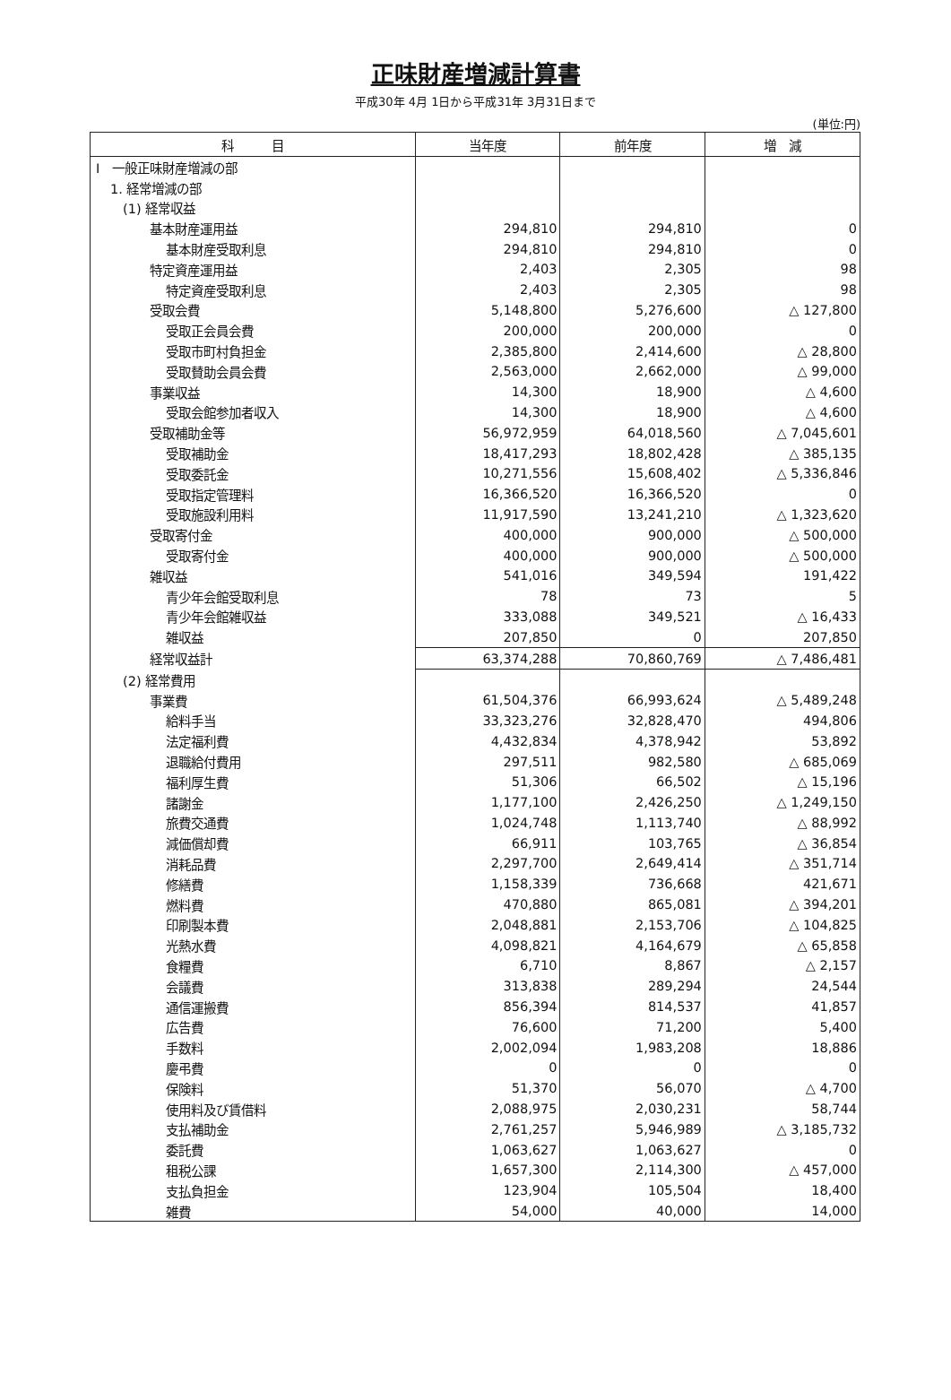正味財産増減計算書
平成30年 4月 1日から平成31年 3月31日まで
(単位:円)
| 科 目 | 当年度 | 前年度 | 増 減 |
| --- | --- | --- | --- |
| I 一般正味財産増減の部 | | | |
| 1. 経常増減の部 | | | |
| (1) 経常収益 | | | |
| 基本財産運用益 | 294,810 | 294,810 | 0 |
| 基本財産受取利息 | 294,810 | 294,810 | 0 |
| 特定資産運用益 | 2,403 | 2,305 | 98 |
| 特定資産受取利息 | 2,403 | 2,305 | 98 |
| 受取会費 | 5,148,800 | 5,276,600 | △ 127,800 |
| 受取正会員会費 | 200,000 | 200,000 | 0 |
| 受取市町村負担金 | 2,385,800 | 2,414,600 | △ 28,800 |
| 受取賛助会員会費 | 2,563,000 | 2,662,000 | △ 99,000 |
| 事業収益 | 14,300 | 18,900 | △ 4,600 |
| 受取会館参加者収入 | 14,300 | 18,900 | △ 4,600 |
| 受取補助金等 | 56,972,959 | 64,018,560 | △ 7,045,601 |
| 受取補助金 | 18,417,293 | 18,802,428 | △ 385,135 |
| 受取委託金 | 10,271,556 | 15,608,402 | △ 5,336,846 |
| 受取指定管理料 | 16,366,520 | 16,366,520 | 0 |
| 受取施設利用料 | 11,917,590 | 13,241,210 | △ 1,323,620 |
| 受取寄付金 | 400,000 | 900,000 | △ 500,000 |
| 受取寄付金 | 400,000 | 900,000 | △ 500,000 |
| 雑収益 | 541,016 | 349,594 | 191,422 |
| 青少年会館受取利息 | 78 | 73 | 5 |
| 青少年会館雑収益 | 333,088 | 349,521 | △ 16,433 |
| 雑収益 | 207,850 | 0 | 207,850 |
| 経常収益計 | 63,374,288 | 70,860,769 | △ 7,486,481 |
| (2) 経常費用 | | | |
| 事業費 | 61,504,376 | 66,993,624 | △ 5,489,248 |
| 給料手当 | 33,323,276 | 32,828,470 | 494,806 |
| 法定福利費 | 4,432,834 | 4,378,942 | 53,892 |
| 退職給付費用 | 297,511 | 982,580 | △ 685,069 |
| 福利厚生費 | 51,306 | 66,502 | △ 15,196 |
| 諸謝金 | 1,177,100 | 2,426,250 | △ 1,249,150 |
| 旅費交通費 | 1,024,748 | 1,113,740 | △ 88,992 |
| 減価償却費 | 66,911 | 103,765 | △ 36,854 |
| 消耗品費 | 2,297,700 | 2,649,414 | △ 351,714 |
| 修繕費 | 1,158,339 | 736,668 | 421,671 |
| 燃料費 | 470,880 | 865,081 | △ 394,201 |
| 印刷製本費 | 2,048,881 | 2,153,706 | △ 104,825 |
| 光熱水費 | 4,098,821 | 4,164,679 | △ 65,858 |
| 食糧費 | 6,710 | 8,867 | △ 2,157 |
| 会議費 | 313,838 | 289,294 | 24,544 |
| 通信運搬費 | 856,394 | 814,537 | 41,857 |
| 広告費 | 76,600 | 71,200 | 5,400 |
| 手数料 | 2,002,094 | 1,983,208 | 18,886 |
| 慶弔費 | 0 | 0 | 0 |
| 保険料 | 51,370 | 56,070 | △ 4,700 |
| 使用料及び賃借料 | 2,088,975 | 2,030,231 | 58,744 |
| 支払補助金 | 2,761,257 | 5,946,989 | △ 3,185,732 |
| 委託費 | 1,063,627 | 1,063,627 | 0 |
| 租税公課 | 1,657,300 | 2,114,300 | △ 457,000 |
| 支払負担金 | 123,904 | 105,504 | 18,400 |
| 雑費 | 54,000 | 40,000 | 14,000 |